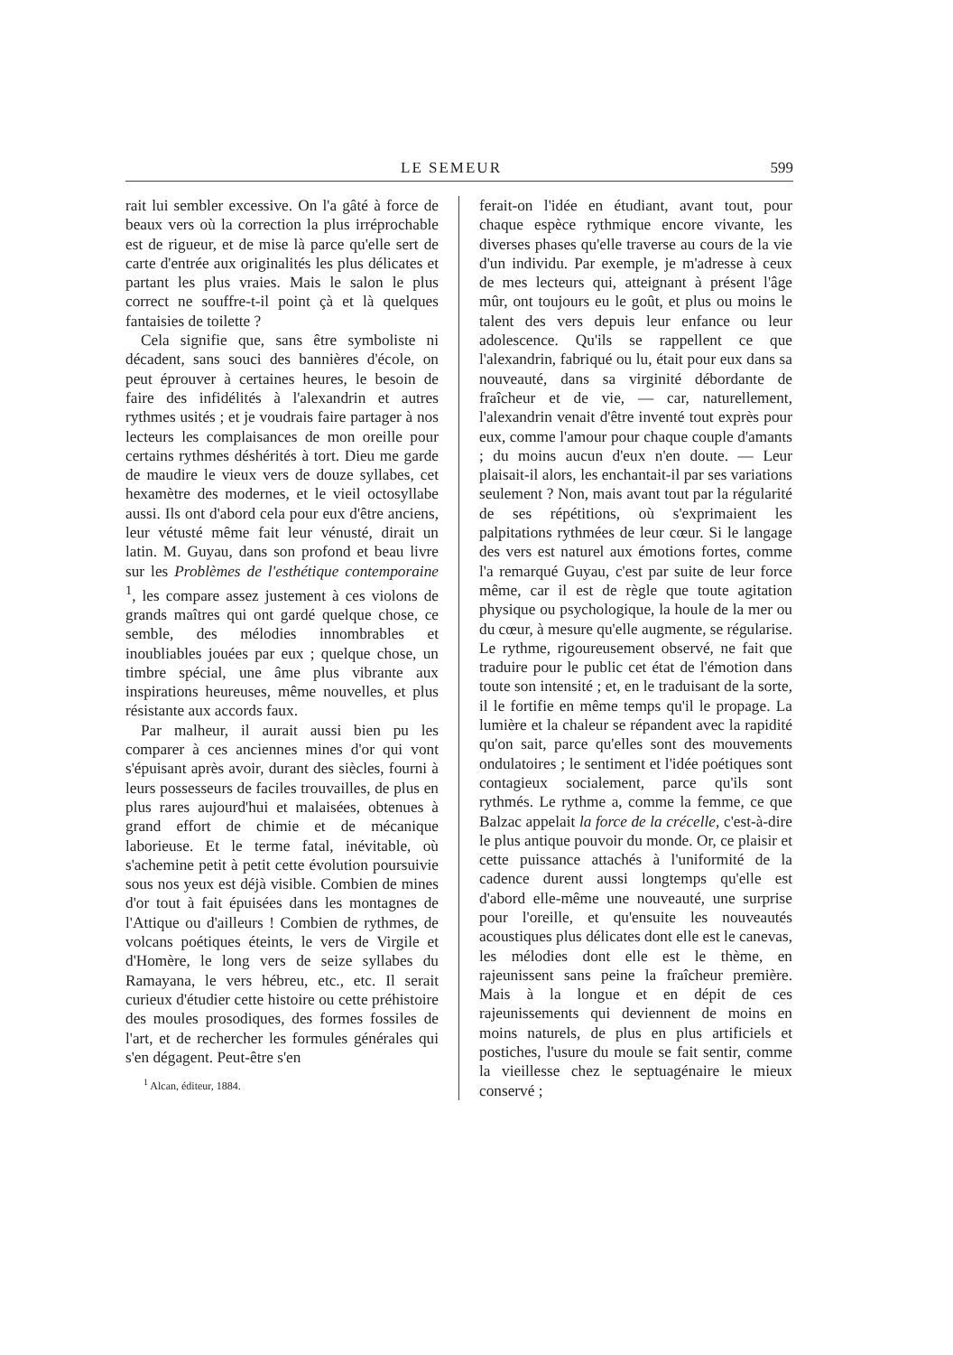LE SEMEUR 599
rait lui sembler excessive. On l'a gâté à force de beaux vers où la correction la plus irréprochable est de rigueur, et de mise là parce qu'elle sert de carte d'entrée aux originalités les plus délicates et partant les plus vraies. Mais le salon le plus correct ne souffre-t-il point çà et là quelques fantaisies de toilette ?
Cela signifie que, sans être symboliste ni décadent, sans souci des bannières d'école, on peut éprouver à certaines heures, le besoin de faire des infidélités à l'alexandrin et autres rythmes usités ; et je voudrais faire partager à nos lecteurs les complaisances de mon oreille pour certains rythmes déshérités à tort. Dieu me garde de maudire le vieux vers de douze syllabes, cet hexamètre des modernes, et le vieil octosyllabe aussi. Ils ont d'abord cela pour eux d'être anciens, leur vétusté même fait leur vénusté, dirait un latin. M. Guyau, dans son profond et beau livre sur les Problèmes de l'esthétique contemporaine <sup>1</sup>, les compare assez justement à ces violons de grands maîtres qui ont gardé quelque chose, ce semble, des mélodies innombrables et inoubliables jouées par eux ; quelque chose, un timbre spécial, une âme plus vibrante aux inspirations heureuses, même nouvelles, et plus résistante aux accords faux.
Par malheur, il aurait aussi bien pu les comparer à ces anciennes mines d'or qui vont s'épuisant après avoir, durant des siècles, fourni à leurs possesseurs de faciles trouvailles, de plus en plus rares aujourd'hui et malaisées, obtenues à grand effort de chimie et de mécanique laborieuse. Et le terme fatal, inévitable, où s'achemine petit à petit cette évolution poursuivie sous nos yeux est déjà visible. Combien de mines d'or tout à fait épuisées dans les montagnes de l'Attique ou d'ailleurs ! Combien de rythmes, de volcans poétiques éteints, le vers de Virgile et d'Homère, le long vers de seize syllabes du Ramayana, le vers hébreu, etc., etc. Il serait curieux d'étudier cette histoire ou cette préhistoire des moules prosodiques, des formes fossiles de l'art, et de rechercher les formules générales qui s'en dégagent. Peut-être s'en
<sup>1</sup> Alcan, éditeur, 1884.
ferait-on l'idée en étudiant, avant tout, pour chaque espèce rythmique encore vivante, les diverses phases qu'elle traverse au cours de la vie d'un individu. Par exemple, je m'adresse à ceux de mes lecteurs qui, atteignant à présent l'âge mûr, ont toujours eu le goût, et plus ou moins le talent des vers depuis leur enfance ou leur adolescence. Qu'ils se rappellent ce que l'alexandrin, fabriqué ou lu, était pour eux dans sa nouveauté, dans sa virginité débordante de fraîcheur et de vie, — car, naturellement, l'alexandrin venait d'être inventé tout exprès pour eux, comme l'amour pour chaque couple d'amants ; du moins aucun d'eux n'en doute. — Leur plaisait-il alors, les enchantait-il par ses variations seulement ? Non, mais avant tout par la régularité de ses répétitions, où s'exprimaient les palpitations rythmées de leur cœur. Si le langage des vers est naturel aux émotions fortes, comme l'a remarqué Guyau, c'est par suite de leur force même, car il est de règle que toute agitation physique ou psychologique, la houle de la mer ou du cœur, à mesure qu'elle augmente, se régularise. Le rythme, rigoureusement observé, ne fait que traduire pour le public cet état de l'émotion dans toute son intensité ; et, en le traduisant de la sorte, il le fortifie en même temps qu'il le propage. La lumière et la chaleur se répandent avec la rapidité qu'on sait, parce qu'elles sont des mouvements ondulatoires ; le sentiment et l'idée poétiques sont contagieux socialement, parce qu'ils sont rythmés. Le rythme a, comme la femme, ce que Balzac appelait la force de la crécelle, c'est-à-dire le plus antique pouvoir du monde. Or, ce plaisir et cette puissance attachés à l'uniformité de la cadence durent aussi longtemps qu'elle est d'abord elle-même une nouveauté, une surprise pour l'oreille, et qu'ensuite les nouveautés acoustiques plus délicates dont elle est le canevas, les mélodies dont elle est le thème, en rajeunissent sans peine la fraîcheur première. Mais à la longue et en dépit de ces rajeunissements qui deviennent de moins en moins naturels, de plus en plus artificiels et postiches, l'usure du moule se fait sentir, comme la vieillesse chez le septuagénaire le mieux conservé ;